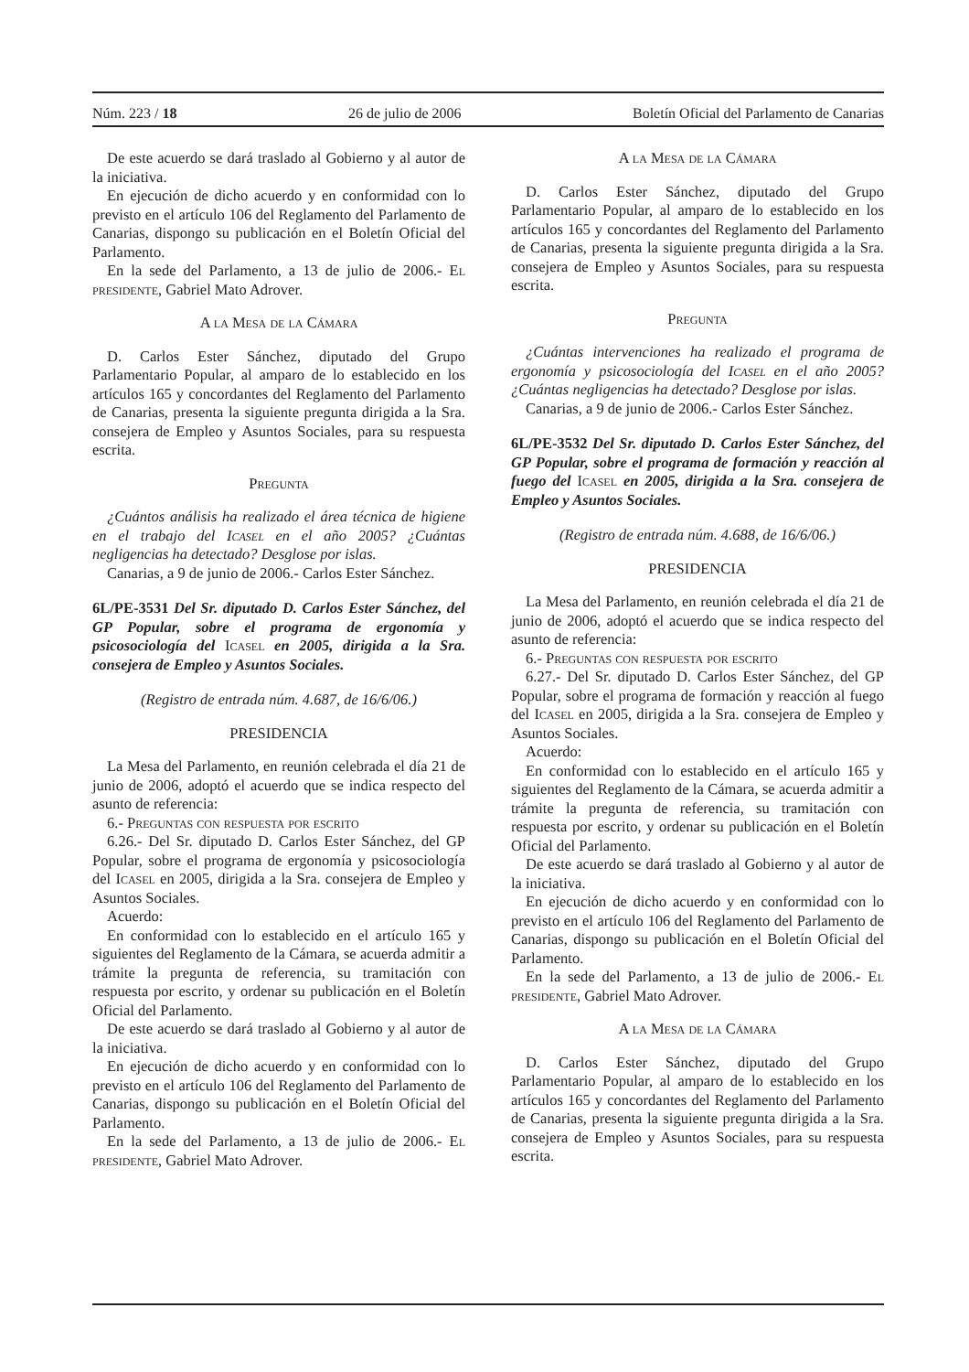Núm. 223 / 18 26 de julio de 2006 Boletín Oficial del Parlamento de Canarias
De este acuerdo se dará traslado al Gobierno y al autor de la iniciativa.
En ejecución de dicho acuerdo y en conformidad con lo previsto en el artículo 106 del Reglamento del Parlamento de Canarias, dispongo su publicación en el Boletín Oficial del Parlamento.
En la sede del Parlamento, a 13 de julio de 2006.- El presidente, Gabriel Mato Adrover.
A la Mesa de la Cámara
D. Carlos Ester Sánchez, diputado del Grupo Parlamentario Popular, al amparo de lo establecido en los artículos 165 y concordantes del Reglamento del Parlamento de Canarias, presenta la siguiente pregunta dirigida a la Sra. consejera de Empleo y Asuntos Sociales, para su respuesta escrita.
Pregunta
¿Cuántos análisis ha realizado el área técnica de higiene en el trabajo del Icasel en el año 2005? ¿Cuántas negligencias ha detectado? Desglose por islas.
Canarias, a 9 de junio de 2006.- Carlos Ester Sánchez.
6L/PE-3531 Del Sr. diputado D. Carlos Ester Sánchez, del GP Popular, sobre el programa de ergonomía y psicosociología del Icasel en 2005, dirigida a la Sra. consejera de Empleo y Asuntos Sociales.
(Registro de entrada núm. 4.687, de 16/6/06.)
PRESIDENCIA
La Mesa del Parlamento, en reunión celebrada el día 21 de junio de 2006, adoptó el acuerdo que se indica respecto del asunto de referencia:
6.- Preguntas con respuesta por escrito
6.26.- Del Sr. diputado D. Carlos Ester Sánchez, del GP Popular, sobre el programa de ergonomía y psicosociología del Icasel en 2005, dirigida a la Sra. consejera de Empleo y Asuntos Sociales.
Acuerdo:
En conformidad con lo establecido en el artículo 165 y siguientes del Reglamento de la Cámara, se acuerda admitir a trámite la pregunta de referencia, su tramitación con respuesta por escrito, y ordenar su publicación en el Boletín Oficial del Parlamento.
De este acuerdo se dará traslado al Gobierno y al autor de la iniciativa.
En ejecución de dicho acuerdo y en conformidad con lo previsto en el artículo 106 del Reglamento del Parlamento de Canarias, dispongo su publicación en el Boletín Oficial del Parlamento.
En la sede del Parlamento, a 13 de julio de 2006.- El presidente, Gabriel Mato Adrover.
A la Mesa de la Cámara
D. Carlos Ester Sánchez, diputado del Grupo Parlamentario Popular, al amparo de lo establecido en los artículos 165 y concordantes del Reglamento del Parlamento de Canarias, presenta la siguiente pregunta dirigida a la Sra. consejera de Empleo y Asuntos Sociales, para su respuesta escrita.
Pregunta
¿Cuántas intervenciones ha realizado el programa de ergonomía y psicosociología del Icasel en el año 2005? ¿Cuántas negligencias ha detectado? Desglose por islas.
Canarias, a 9 de junio de 2006.- Carlos Ester Sánchez.
6L/PE-3532 Del Sr. diputado D. Carlos Ester Sánchez, del GP Popular, sobre el programa de formación y reacción al fuego del Icasel en 2005, dirigida a la Sra. consejera de Empleo y Asuntos Sociales.
(Registro de entrada núm. 4.688, de 16/6/06.)
PRESIDENCIA
La Mesa del Parlamento, en reunión celebrada el día 21 de junio de 2006, adoptó el acuerdo que se indica respecto del asunto de referencia:
6.- Preguntas con respuesta por escrito
6.27.- Del Sr. diputado D. Carlos Ester Sánchez, del GP Popular, sobre el programa de formación y reacción al fuego del Icasel en 2005, dirigida a la Sra. consejera de Empleo y Asuntos Sociales.
Acuerdo:
En conformidad con lo establecido en el artículo 165 y siguientes del Reglamento de la Cámara, se acuerda admitir a trámite la pregunta de referencia, su tramitación con respuesta por escrito, y ordenar su publicación en el Boletín Oficial del Parlamento.
De este acuerdo se dará traslado al Gobierno y al autor de la iniciativa.
En ejecución de dicho acuerdo y en conformidad con lo previsto en el artículo 106 del Reglamento del Parlamento de Canarias, dispongo su publicación en el Boletín Oficial del Parlamento.
En la sede del Parlamento, a 13 de julio de 2006.- El presidente, Gabriel Mato Adrover.
A la Mesa de la Cámara
D. Carlos Ester Sánchez, diputado del Grupo Parlamentario Popular, al amparo de lo establecido en los artículos 165 y concordantes del Reglamento del Parlamento de Canarias, presenta la siguiente pregunta dirigida a la Sra. consejera de Empleo y Asuntos Sociales, para su respuesta escrita.